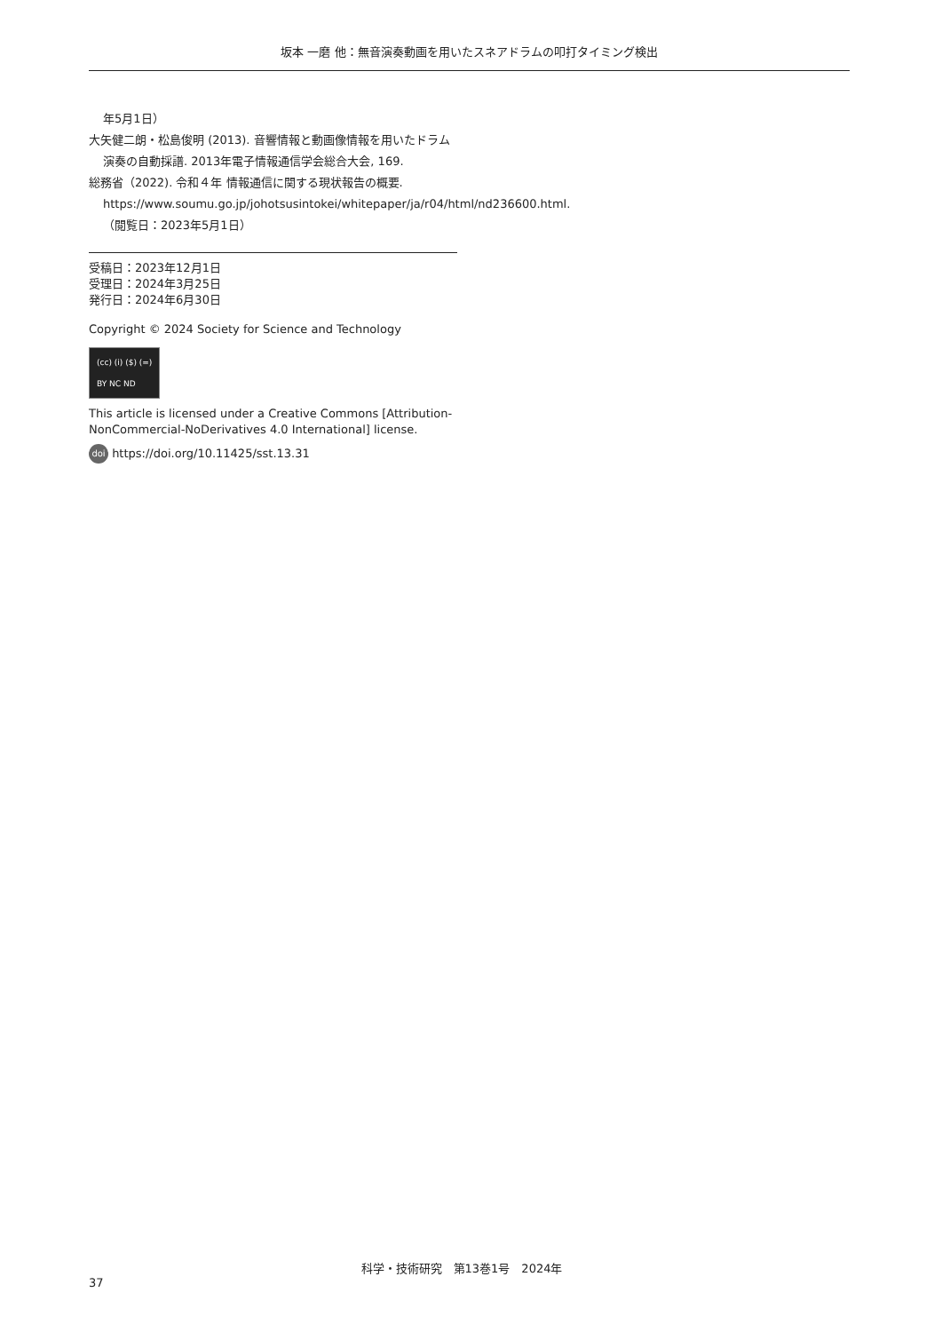坂本 一磨 他：無音演奏動画を用いたスネアドラムの叩打タイミング検出
年5月1日）
大矢健二朗・松島俊明 (2013). 音響情報と動画像情報を用いたドラム演奏の自動採譜. 2013年電子情報通信学会総合大会, 169.
総務省（2022). 令和４年 情報通信に関する現状報告の概要. https://www.soumu.go.jp/johotsusintokei/whitepaper/ja/r04/html/nd236600.html.（閲覧日：2023年5月1日）
受稿日：2023年12月1日
受理日：2024年3月25日
発行日：2024年6月30日
Copyright © 2024 Society for Science and Technology
(cc) (i) ($) (=)
BY NC ND
This article is licensed under a Creative Commons [Attribution-NonCommercial-NoDerivatives 4.0 International] license.
doi https://doi.org/10.11425/sst.13.31
科学・技術研究　第13巻1号　2024年 37